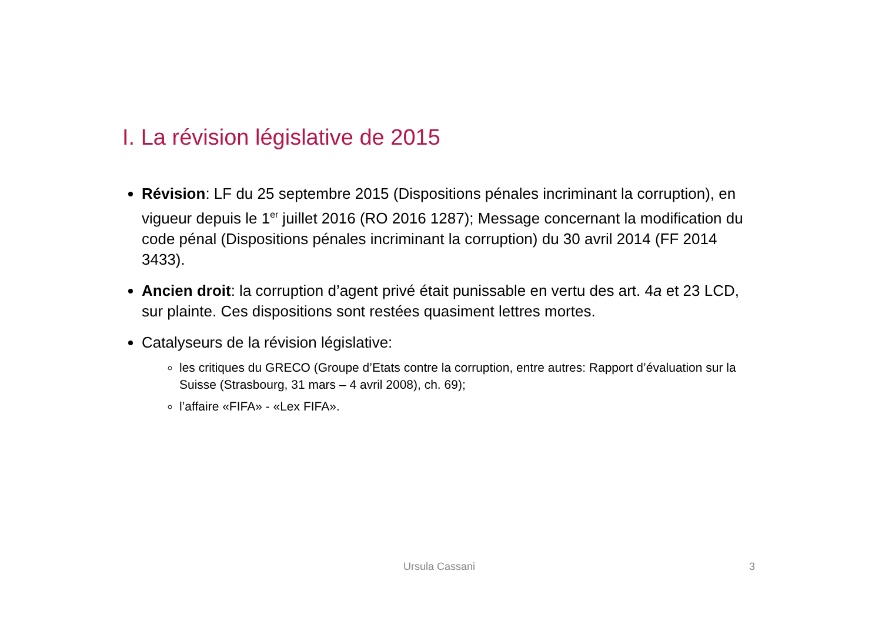I. La révision législative de 2015
Révision: LF du 25 septembre 2015 (Dispositions pénales incriminant la corruption), en vigueur depuis le 1<sup>er</sup> juillet 2016 (RO 2016 1287); Message concernant la modification du code pénal (Dispositions pénales incriminant la corruption) du 30 avril 2014 (FF 2014 3433).
Ancien droit: la corruption d’agent privé était punissable en vertu des art. 4a et 23 LCD, sur plainte. Ces dispositions sont restées quasiment lettres mortes.
Catalyseurs de la révision législative:
les critiques du GRECO (Groupe d’Etats contre la corruption, entre autres: Rapport d’évaluation sur la Suisse (Strasbourg, 31 mars – 4 avril 2008), ch. 69);
l’affaire «FIFA» - «Lex FIFA».
Ursula Cassani 3